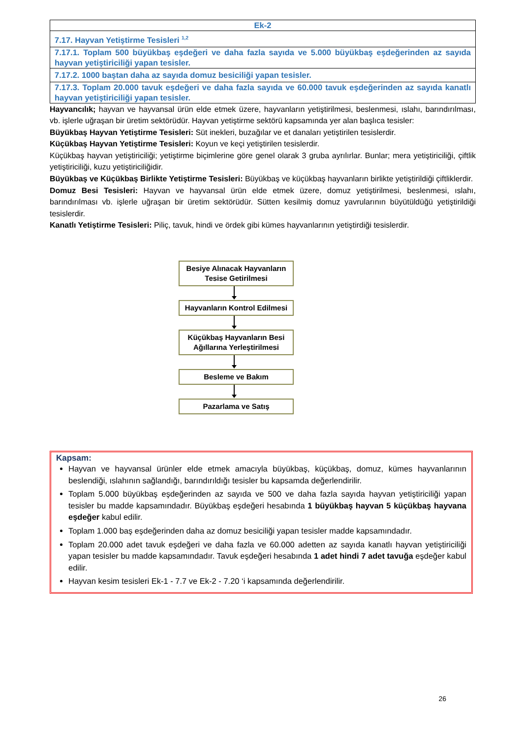| Ek-2 |
| 7.17. Hayvan Yetiştirme Tesisleri <sup>1,2</sup> |
| 7.17.1. Toplam 500 büyükbaş eşdeğeri ve daha fazla sayıda ve 5.000 büyükbaş eşdeğerinden az sayıda hayvan yetiştiriciliği yapan tesisler. |
| 7.17.2. 1000 baştan daha az sayıda domuz besiciliği yapan tesisler. |
| 7.17.3. Toplam 20.000 tavuk eşdeğeri ve daha fazla sayıda ve 60.000 tavuk eşdeğerinden az sayıda kanatlı hayvan yetiştiriciliği yapan tesisler. |
Hayvancılık; hayvan ve hayvansal ürün elde etmek üzere, hayvanların yetiştirilmesi, beslenmesi, ıslahı, barındırılması, vb. işlerle uğraşan bir üretim sektörüdür. Hayvan yetiştirme sektörü kapsamında yer alan başlıca tesisler:
Büyükbaş Hayvan Yetiştirme Tesisleri: Süt inekleri, buzağılar ve et danaları yetiştirilen tesislerdir.
Küçükbaş Hayvan Yetiştirme Tesisleri: Koyun ve keçi yetiştirilen tesislerdir.
Küçükbaş hayvan yetiştiriciliği; yetiştirme biçimlerine göre genel olarak 3 gruba ayrılırlar. Bunlar; mera yetiştiriciliği, çiftlik yetiştiriciliği, kuzu yetiştiriciliğidir.
Büyükbaş ve Küçükbaş Birlikte Yetiştirme Tesisleri: Büyükbaş ve küçükbaş hayvanların birlikte yetiştirildiği çiftliklerdir.
Domuz Besi Tesisleri: Hayvan ve hayvansal ürün elde etmek üzere, domuz yetiştirilmesi, beslenmesi, ıslahı, barındırılması vb. işlerle uğraşan bir üretim sektörüdür. Sütten kesilmiş domuz yavrularının büyütüldüğü yetiştirildiği tesislerdir.
Kanatlı Yetiştirme Tesisleri: Piliç, tavuk, hindi ve ördek gibi kümes hayvanlarının yetiştirdiği tesislerdir.
Besiye Alınacak Hayvanların Tesise Getirilmesi
Hayvanların Kontrol Edilmesi
Küçükbaş Hayvanların Besi Ağıllarına Yerleştirilmesi
Besleme ve Bakım
Pazarlama ve Satış
Kapsam:
Hayvan ve hayvansal ürünler elde etmek amacıyla büyükbaş, küçükbaş, domuz, kümes hayvanlarının beslendiği, ıslahının sağlandığı, barındırıldığı tesisler bu kapsamda değerlendirilir.
Toplam 5.000 büyükbaş eşdeğerinden az sayıda ve 500 ve daha fazla sayıda hayvan yetiştiriciliği yapan tesisler bu madde kapsamındadır. Büyükbaş eşdeğeri hesabında 1 büyükbaş hayvan 5 küçükbaş hayvana eşdeğer kabul edilir.
Toplam 1.000 baş eşdeğerinden daha az domuz besiciliği yapan tesisler madde kapsamındadır.
Toplam 20.000 adet tavuk eşdeğeri ve daha fazla ve 60.000 adetten az sayıda kanatlı hayvan yetiştiriciliği yapan tesisler bu madde kapsamındadır. Tavuk eşdeğeri hesabında 1 adet hindi 7 adet tavuğa eşdeğer kabul edilir.
Hayvan kesim tesisleri Ek-1 - 7.7 ve Ek-2 - 7.20 ‘i kapsamında değerlendirilir.
26